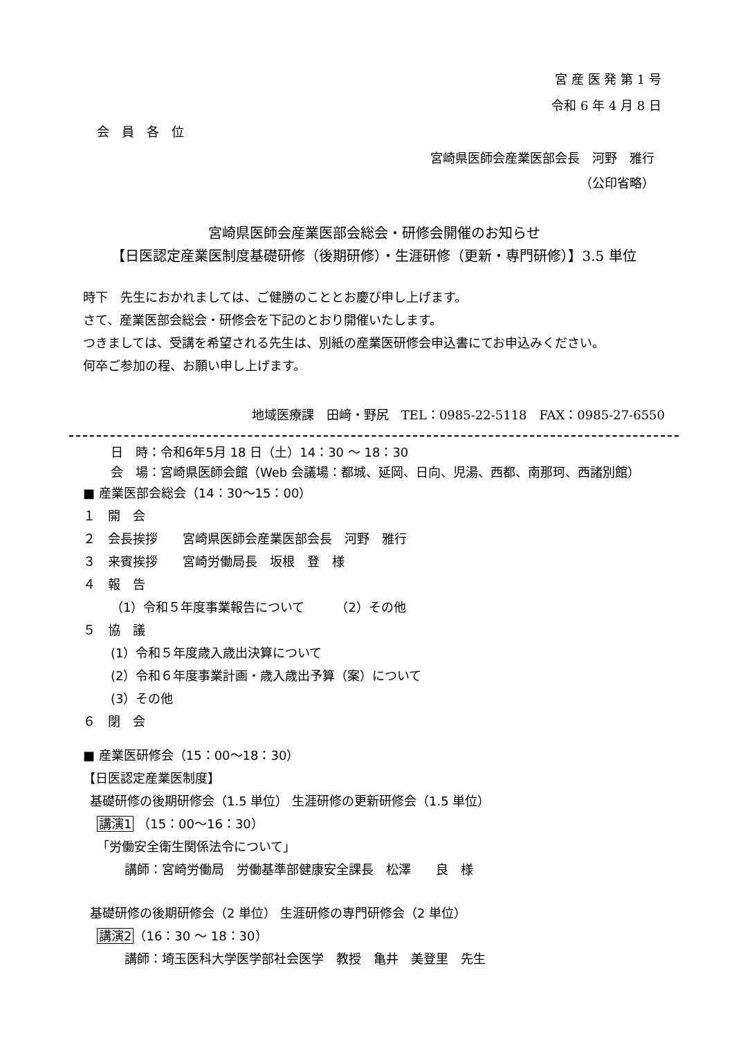宮 産 医 発 第 1 号
令和 6 年 4 月 8 日
会　員　各　位
宮崎県医師会産業医部会長　河野　雅行
（公印省略）
宮崎県医師会産業医部会総会・研修会開催のお知らせ
【日医認定産業医制度基礎研修（後期研修）・生涯研修（更新・専門研修）】3.5 単位
時下　先生におかれましては、ご健勝のこととお慶び申し上げます。
さて、産業医部会総会・研修会を下記のとおり開催いたします。
つきましては、受講を希望される先生は、別紙の産業医研修会申込書にてお申込みください。
何卒ご参加の程、お願い申し上げます。
地域医療課　田﨑・野尻　TEL：0985-22-5118　FAX：0985-27-6550
日　時：令和6年5月 18 日（土）14：30 ～ 18：30
会　場：宮崎県医師会館（Web 会議場：都城、延岡、日向、児湯、西都、南那珂、西諸別館）
■ 産業医部会総会（14：30～15：00）
１　開　会
２　会長挨拶　　宮崎県医師会産業医部会長　河野　雅行
３　来賓挨拶　　宮崎労働局長　坂根　登　様
４　報　告
（1）令和５年度事業報告について　　　（2）その他
５　協　議
(1）令和５年度歳入歳出決算について
(2）令和６年度事業計画・歳入歳出予算（案）について
(3）その他
６　閉　会
■ 産業医研修会（15：00～18：30）
【日医認定産業医制度】
基礎研修の後期研修会（1.5 単位） 生涯研修の更新研修会（1.5 単位）
講演1 （15：00～16：30）
「労働安全衛生関係法令について」
講師：宮崎労働局　労働基準部健康安全課長　松澤　　良　様
基礎研修の後期研修会（2 単位） 生涯研修の専門研修会（2 単位）
講演2（16：30 ～ 18：30）
講師：埼玉医科大学医学部社会医学　教授　亀井　美登里　先生